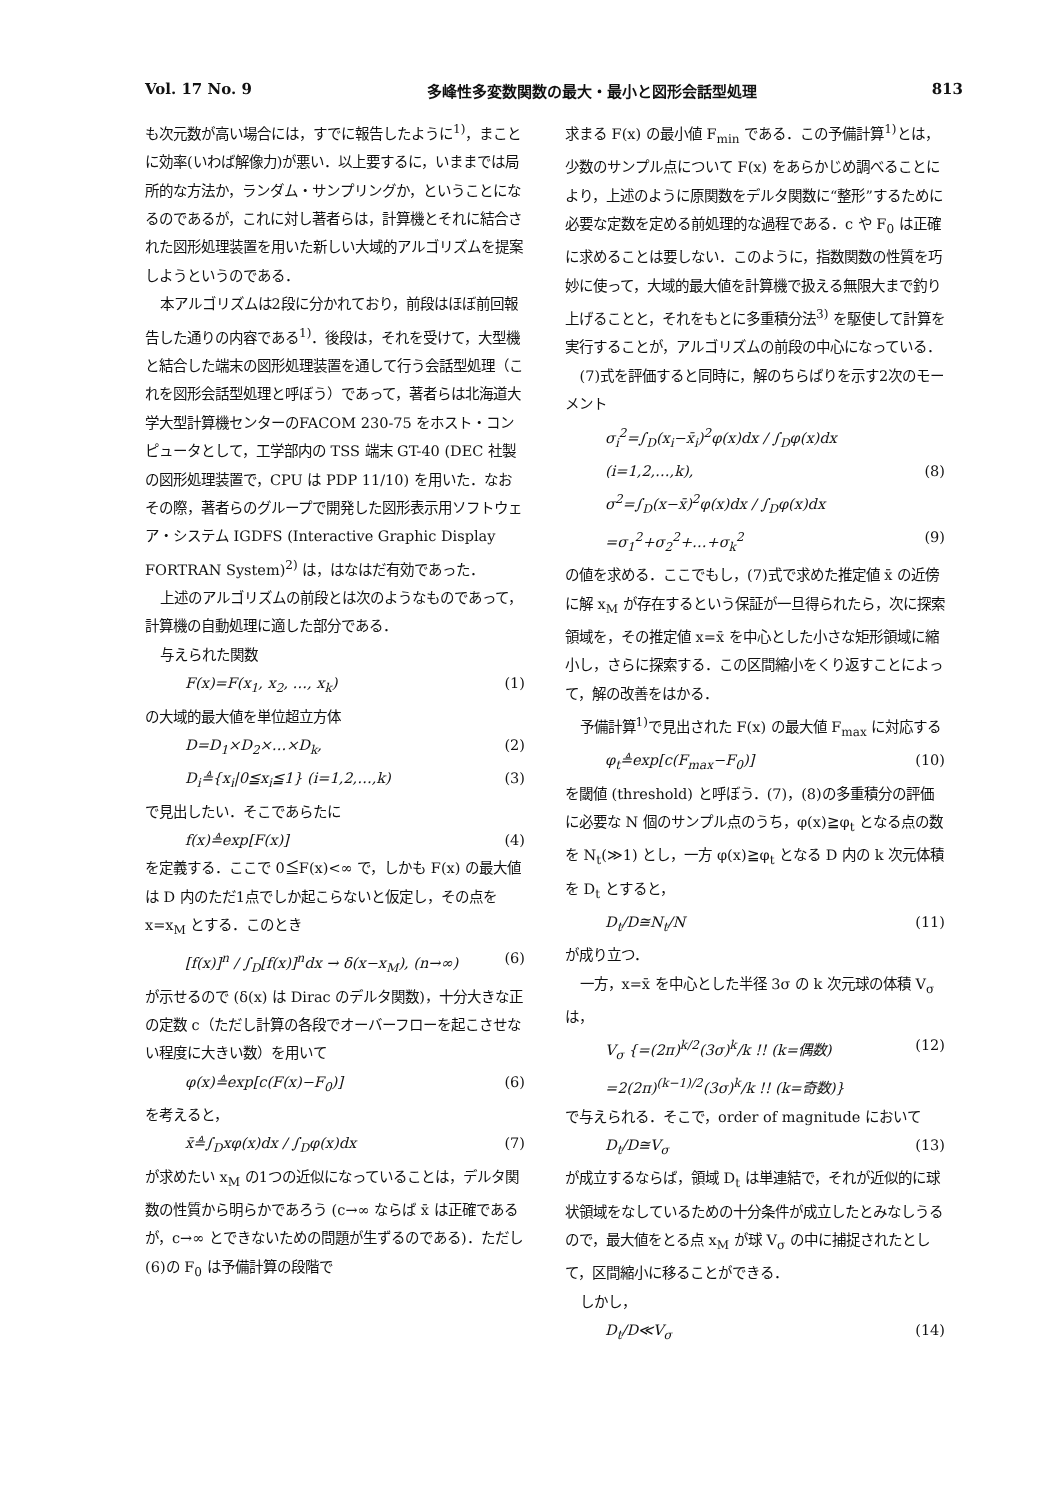Vol. 17 No. 9 多峰性多変数関数の最大・最小と図形会話型処理 813
も次元数が高い場合には，すでに報告したように<sup>1)</sup>，まことに効率(いわば解像力)が悪い．以上要するに，いままでは局所的な方法か，ランダム・サンプリングか，ということになるのであるが，これに対し著者らは，計算機とそれに結合された図形処理装置を用いた新しい大域的アルゴリズムを提案しようというのである．
本アルゴリズムは2段に分かれており，前段はほぼ前回報告した通りの内容である<sup>1)</sup>．後段は，それを受けて，大型機と結合した端末の図形処理装置を通して行う会話型処理（これを図形会話型処理と呼ぼう）であって，著者らは北海道大学大型計算機センターのFACOM 230-75 をホスト・コンピュータとして，工学部内の TSS 端末 GT-40 (DEC 社製の図形処理装置で，CPU は PDP 11/10) を用いた．なおその際，著者らのグループで開発した図形表示用ソフトウェア・システム IGDFS (Interactive Graphic Display FORTRAN System)<sup>2)</sup> は，はなはだ有効であった．
上述のアルゴリズムの前段とは次のようなものであって，計算機の自動処理に適した部分である．
与えられた関数
F(x)=F(x<sub>1</sub>, x<sub>2</sub>, …, x<sub>k</sub>) (1)
の大域的最大値を単位超立方体
D=D<sub>1</sub>×D<sub>2</sub>×…×D<sub>k</sub>, (2)
D<sub>i</sub>≜{x<sub>i</sub>|0≦x<sub>i</sub>≦1} (i=1,2,…,k) (3)
で見出したい．そこであらたに
f(x)≜exp[F(x)] (4)
を定義する．ここで 0≦F(x)<∞ で，しかも F(x) の最大値は D 内のただ1点でしか起こらないと仮定し，その点を x=x<sub>M</sub> とする．このとき
[f(x)]<sup>n</sup> / ∫<sub>D</sub>[f(x)]<sup>n</sup>dx → δ(x−x<sub>M</sub>), (n→∞) (6)
が示せるので (δ(x) は Dirac のデルタ関数)，十分大きな正の定数 c（ただし計算の各段でオーバーフローを起こさせない程度に大きい数）を用いて
φ(x)≜exp[c(F(x)−F<sub>0</sub>)] (6)
を考えると，
x̄≜∫<sub>D</sub>xφ(x)dx / ∫<sub>D</sub>φ(x)dx (7)
が求めたい x<sub>M</sub> の1つの近似になっていることは，デルタ関数の性質から明らかであろう (c→∞ ならば x̄ は正確であるが，c→∞ とできないための問題が生ずるのである)．ただし(6)の F<sub>0</sub> は予備計算の段階で
求まる F(x) の最小値 F<sub>min</sub> である．この予備計算<sup>1)</sup>とは，少数のサンプル点について F(x) をあらかじめ調べることにより，上述のように原関数をデルタ関数に“整形”するために必要な定数を定める前処理的な過程である．c や F<sub>0</sub> は正確に求めることは要しない．このように，指数関数の性質を巧妙に使って，大域的最大値を計算機で扱える無限大まで釣り上げることと，それをもとに多重積分法<sup>3)</sup> を駆使して計算を実行することが，アルゴリズムの前段の中心になっている．
(7)式を評価すると同時に，解のちらばりを示す2次のモーメント
σ<sub>i</sub><sup>2</sup>=∫<sub>D</sub>(x<sub>i</sub>−x̄<sub>i</sub>)<sup>2</sup>φ(x)dx / ∫<sub>D</sub>φ(x)dx
(i=1,2,…,k), (8)
σ<sup>2</sup>=∫<sub>D</sub>(x−x̄)<sup>2</sup>φ(x)dx / ∫<sub>D</sub>φ(x)dx
=σ<sub>1</sub><sup>2</sup>+σ<sub>2</sub><sup>2</sup>+…+σ<sub>k</sub><sup>2</sup> (9)
の値を求める．ここでもし，(7)式で求めた推定値 x̄ の近傍に解 x<sub>M</sub> が存在するという保証が一旦得られたら，次に探索領域を，その推定値 x=x̄ を中心とした小さな矩形領域に縮小し，さらに探索する．この区間縮小をくり返すことによって，解の改善をはかる．
予備計算<sup>1)</sup>で見出された F(x) の最大値 F<sub>max</sub> に対応する
φ<sub>t</sub>≜exp[c(F<sub>max</sub>−F<sub>0</sub>)] (10)
を閾値 (threshold) と呼ぼう．(7)，(8)の多重積分の評価に必要な N 個のサンプル点のうち，φ(x)≧φ<sub>t</sub> となる点の数を N<sub>t</sub>(≫1) とし，一方 φ(x)≧φ<sub>t</sub> となる D 内の k 次元体積を D<sub>t</sub> とすると，
D<sub>t</sub>/D≅N<sub>t</sub>/N (11)
が成り立つ．
一方，x=x̄ を中心とした半径 3σ の k 次元球の体積 V<sub>σ</sub> は，
V<sub>σ</sub> {=(2π)<sup>k/2</sup>(3σ)<sup>k</sup>/k !! (k=偶数)
=2(2π)<sup>(k−1)/2</sup>(3σ)<sup>k</sup>/k !! (k=奇数)} (12)
で与えられる．そこで，order of magnitude において
D<sub>t</sub>/D≅V<sub>σ</sub> (13)
が成立するならば，領域 D<sub>t</sub> は単連結で，それが近似的に球状領域をなしているための十分条件が成立したとみなしうるので，最大値をとる点 x<sub>M</sub> が球 V<sub>σ</sub> の中に捕捉されたとして，区間縮小に移ることができる．
しかし，
D<sub>t</sub>/D≪V<sub>σ</sub> (14)